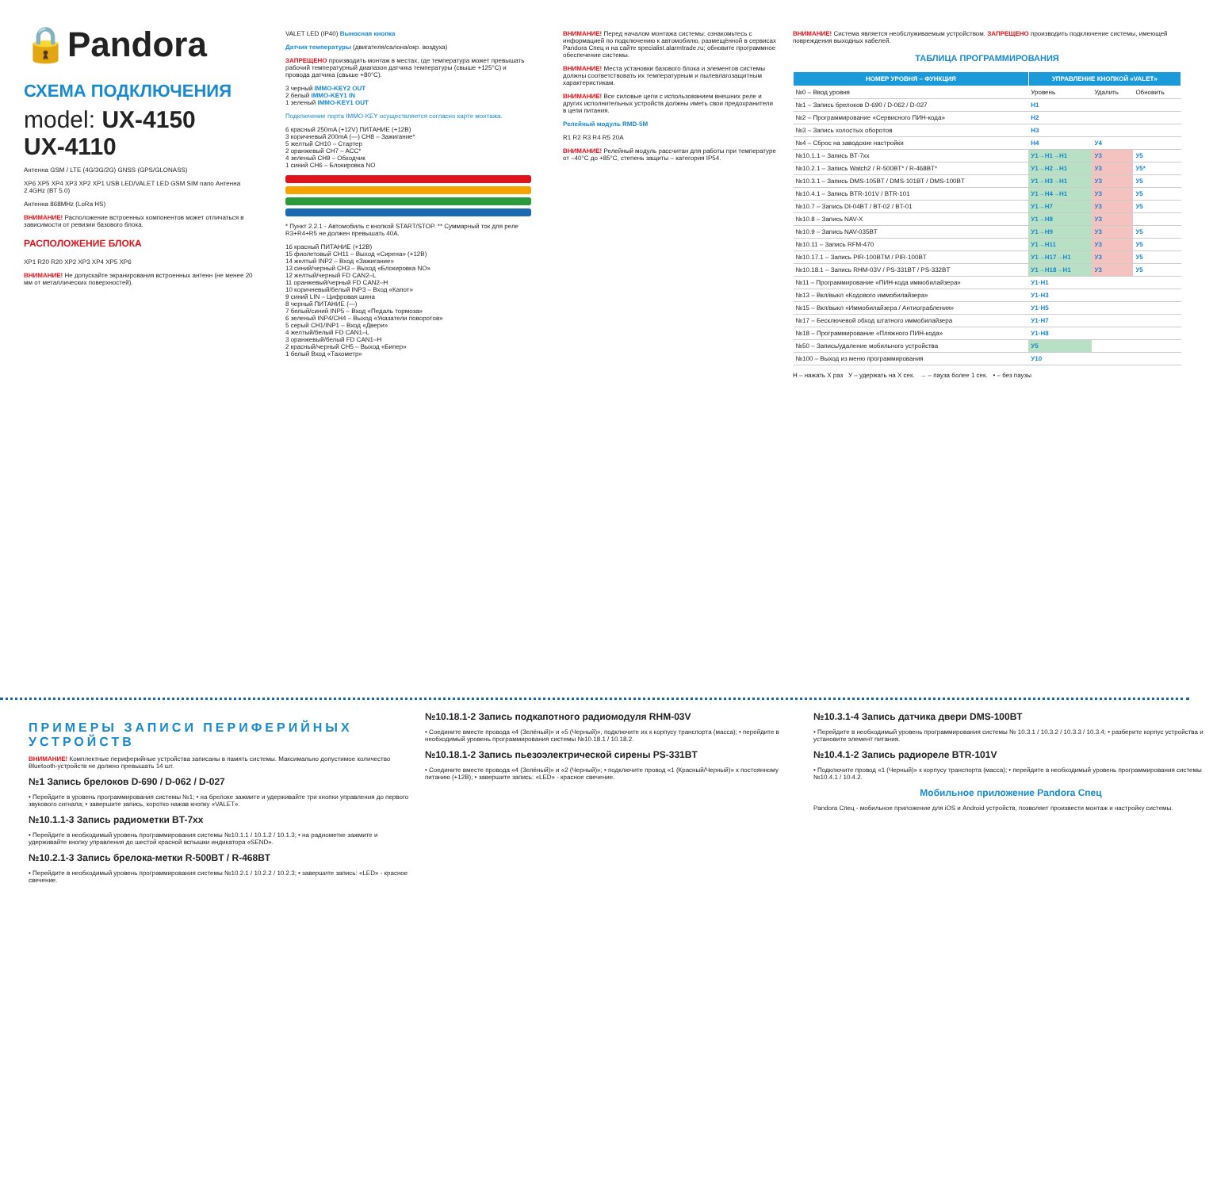🔒Pandora
СХЕМА ПОДКЛЮЧЕНИЯ
model: UX-4150
UX-4110
Антенна GSM / LTE (4G/3G/2G) GNSS (GPS/GLONASS)
XP6 XP5 XP4 XP3 XP2 XP1 USB LED/VALET LED GSM SIM nano Антенна 2.4GHz (BT 5.0)
Антенна 868MHz (LoRa HS)
ВНИМАНИЕ! Расположение встроенных компонентов может отличаться в зависимости от ревизии базового блока.
РАСПОЛОЖЕНИЕ БЛОКА
XP1 R20 R20 XP2 XP3 XP4 XP5 XP6
ВНИМАНИЕ! Не допускайте экранирования встроенных антенн (не менее 20 мм от металлических поверхностей).
VALET LED (IP40) Выносная кнопка
Датчик температуры (двигателя/салона/окр. воздуха)
ЗАПРЕЩЕНО производить монтаж в местах, где температура может превышать рабочий температурный диапазон датчика температуры (свыше +125°C) и провода датчика (свыше +80°C).
3 черный IMMO-KEY2 OUT
2 белый IMMO-KEY1 IN
1 зеленый IMMO-KEY1 OUT
Подключение порта IMMO-KEY осуществляется согласно карте монтажа.
6 красный 250mA (+12V) ПИТАНИЕ (+12B)
3 коричневый 200mA (—) CH8 – Зажигание*
5 желтый CH10 – Стартер
2 оранжевый CH7 – ACC*
4 зеленый CH9 – Обходчик
1 синий CH6 – Блокировка NO
* Пункт 2.2.1 - Автомобиль с кнопкой START/STOP. ** Суммарный ток для реле R3+R4+R5 не должен превышать 40A.
16 красный ПИТАНИЕ (+12B)
15 фиолетовый CH11 – Выход «Сирена» (+12B)
14 желтый INP2 – Вход «Зажигание»
13 синий/черный CH3 – Выход «Блокировка NO»
12 желтый/черный FD CAN2–L
11 оранжевый/черный FD CAN2–H
10 коричневый/белый INP3 – Вход «Капот»
9 синий LIN – Цифровая шина
8 черный ПИТАНИЕ (—)
7 белый/синий INP5 – Вход «Педаль тормоза»
6 зеленый INP4/CH4 – Выход «Указатели поворотов»
5 серый CH1/INP1 – Вход «Двери»
4 желтый/белый FD CAN1–L
3 оранжевый/белый FD CAN1–H
2 красный/черный CH5 – Выход «Бипер»
1 белый Вход «Тахометр»
ВНИМАНИЕ! Перед началом монтажа системы: ознакомьтесь с информацией по подключению к автомобилю, размещённой в сервисах Pandora Спец и на сайте specialist.alarmtrade.ru; обновите программное обеспечение системы.
ВНИМАНИЕ! Места установки базового блока и элементов системы должны соответствовать их температурным и пылевлагозащитным характеристикам.
ВНИМАНИЕ! Все силовые цепи с использованием внешних реле и других исполнительных устройств должны иметь свои предохранители в цепи питания.
Релейный модуль RMD-5M
R1 R2 R3 R4 R5 20A
ВНИМАНИЕ! Релейный модуль рассчитан для работы при температуре от –40°C до +85°C, степень защиты – категория IP54.
ВНИМАНИЕ! Система является необслуживаемым устройством. ЗАПРЕЩЕНО производить подключение системы, имеющей повреждения выходных кабелей.
ТАБЛИЦА ПРОГРАММИРОВАНИЯ
| НОМЕР УРОВНЯ – ФУНКЦИЯ | УПРАВЛЕНИЕ КНОПКОЙ «VALET» | | |
| --- | --- | --- | --- |
| №0 – Ввод уровня | Уровень | Удалить | Обновить |
| №1 – Запись брелоков D-690 / D-062 / D-027 | H1 | | |
| №2 – Программирование «Сервисного ПИН-кода» | H2 | | |
| №3 – Запись холостых оборотов | H3 | | |
| №4 – Сброс на заводские настройки | H4 | У4 | |
| №10.1.1 – Запись BT-7xx | У1→H1→H1 | У3 | У5 |
| №10.2.1 – Запись Watch2 / R-500BT* / R-468BT* | У1→H2→H1 | У3 | У5* |
| №10.3.1 – Запись DMS-105BT / DMS-101BT / DMS-100BT | У1→H3→H1 | У3 | У5 |
| №10.4.1 – Запись BTR-101V / BTR-101 | У1→H4→H1 | У3 | У5 |
| №10.7 – Запись DI-04BT / BT-02 / BT-01 | У1→H7 | У3 | У5 |
| №10.8 – Запись NAV-X | У1→H8 | У3 | |
| №10.9 – Запись NAV-035BT | У1→H9 | У3 | У5 |
| №10.11 – Запись RFM-470 | У1→H11 | У3 | У5 |
| №10.17.1 – Запись PIR-100BTM / PIR-100BT | У1→H17→H1 | У3 | У5 |
| №10.18.1 – Запись RHM-03V / PS-331BT / PS-332BT | У1→H18→H1 | У3 | У5 |
| №11 – Программирование «ПИН-кода иммобилайзера» | У1·H1 | | |
| №13 – Вкл/выкл «Кодового иммобилайзера» | У1·H3 | | |
| №15 – Вкл/выкл «Иммобилайзера / Антиограбления» | У1·H5 | | |
| №17 – Бесключевой обход штатного иммобилайзера | У1·H7 | | |
| №18 – Программирование «Пляжного ПИН-кода» | У1·H8 | | |
| №50 – Запись/удаление мобильного устройства | У5 | | |
| №100 – Выход из меню программирования | У10 | | |
H – нажать X раз У – удержать на X сек. → – пауза более 1 сек. • – без паузы
ПРИМЕРЫ ЗАПИСИ ПЕРИФЕРИЙНЫХ УСТРОЙСТВ
ВНИМАНИЕ! Комплектные периферийные устройства записаны в память системы. Максимально допустимое количество Bluetooth-устройств не должно превышать 14 шт.
№1 Запись брелоков D-690 / D-062 / D-027
• Перейдите в уровень программирования системы №1; • на брелоке зажмите и удерживайте три кнопки управления до первого звукового сигнала; • завершите запись, коротко нажав кнопку «VALET».
№10.1.1-3 Запись радиометки BT-7xx
• Перейдите в необходимый уровень программирования системы №10.1.1 / 10.1.2 / 10.1.3; • на радиометке зажмите и удерживайте кнопку управления до шестой красной вспышки индикатора «SEND».
№10.2.1-3 Запись брелока-метки R-500BT / R-468BT
• Перейдите в необходимый уровень программирования системы №10.2.1 / 10.2.2 / 10.2.3; • завершите запись: «LED» - красное свечение.
№10.18.1-2 Запись подкапотного радиомодуля RHM-03V
• Соедините вместе провода «4 (Зелёный)» и «5 (Черный)», подключите их к корпусу транспорта (масса); • перейдите в необходимый уровень программирования системы №10.18.1 / 10.18.2.
№10.18.1-2 Запись пьезоэлектрической сирены PS-331BT
• Соедините вместе провода «4 (Зелёный)» и «2 (Черный)»; • подключите провод «1 (Красный/Черный)» к постоянному питанию (+12B); • завершите запись: «LED» - красное свечение.
№10.3.1-4 Запись датчика двери DMS-100BT
• Перейдите в необходимый уровень программирования системы № 10.3.1 / 10.3.2 / 10.3.3 / 10.3.4; • разберите корпус устройства и установите элемент питания.
№10.4.1-2 Запись радиореле BTR-101V
• Подключите провод «1 (Черный)» к корпусу транспорта (масса); • перейдите в необходимый уровень программирования системы №10.4.1 / 10.4.2.
Мобильное приложение Pandora Спец
Pandora Спец - мобильное приложение для iOS и Android устройств, позволяет произвести монтаж и настройку системы.